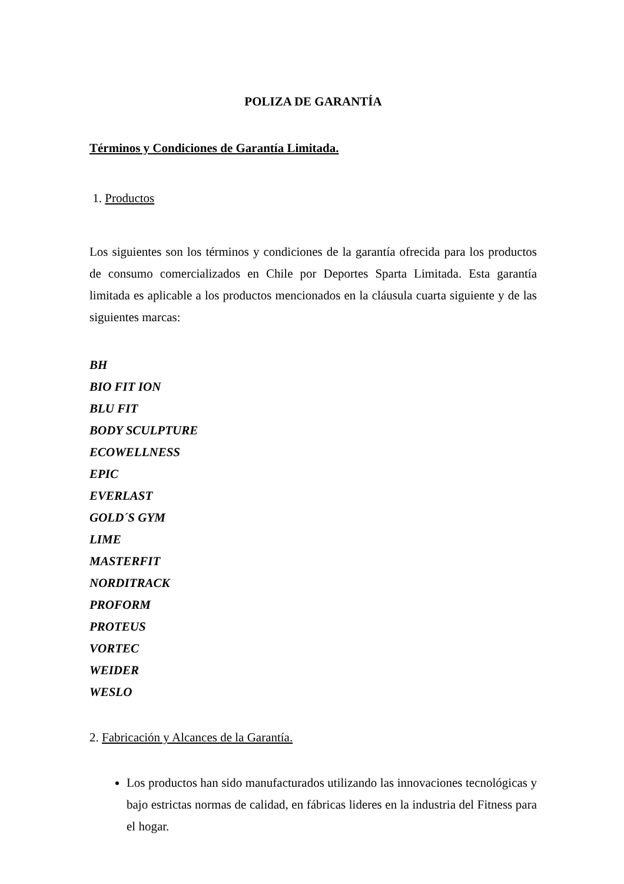POLIZA DE GARANTÍA
Términos y Condiciones de Garantía Limitada.
1. Productos
Los siguientes son los términos y condiciones de la garantía ofrecida para los productos de consumo comercializados en Chile por Deportes Sparta Limitada. Esta garantía limitada es aplicable a los productos mencionados en la cláusula cuarta siguiente y de las siguientes marcas:
BH
BIO FIT ION
BLU FIT
BODY SCULPTURE
ECOWELLNESS
EPIC
EVERLAST
GOLD´S GYM
LIME
MASTERFIT
NORDITRACK
PROFORM
PROTEUS
VORTEC
WEIDER
WESLO
2. Fabricación y Alcances de la Garantía.
Los productos han sido manufacturados utilizando las innovaciones tecnológicas y bajo estrictas normas de calidad, en fábricas lideres en la industria del Fitness para el hogar.